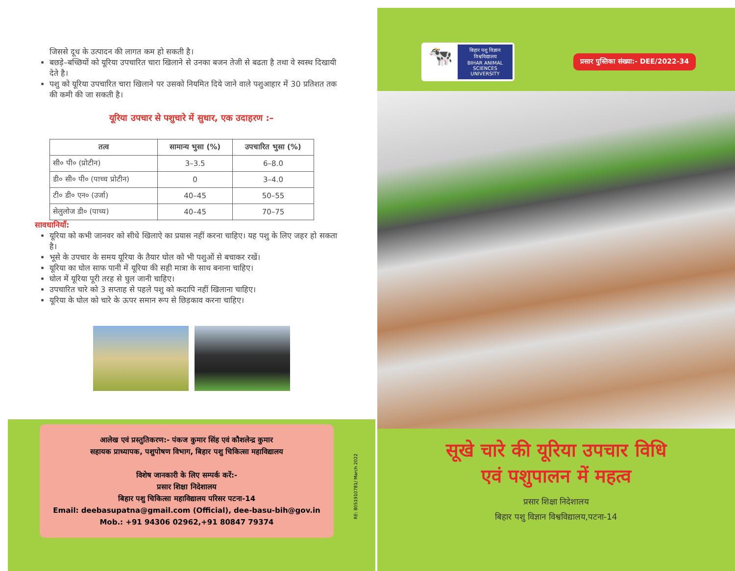जिससे दूध के उत्पादन की लागत कम हो सकती है।
बछड़े–बच्छियों को यूरिया उपचारित चारा खिलाने से उनका बजन तेजी से बढता है तथा वे स्वस्थ दिखायी देते है।
पशु को यूरिया उपचारित चारा खिलाने पर उसको नियमित दिये जाने वाले पशुआहार में 30 प्रतिशत तक की कमी की जा सकती है।
यूरिया उपचार से पशुचारे में सुधार, एक उदाहरण :–
| तत्व | सामान्य भुसा (%) | उपचारित भुसा (%) |
| --- | --- | --- |
| सी० पी० (प्रोटीन) | 3–3.5 | 6–8.0 |
| डी० सी० पी० (पाच्च प्रोटीन) | 0 | 3–4.0 |
| टी० डी० एन० (उर्जा) | 40–45 | 50–55 |
| सेलुलोज डी० (पाच्य) | 40–45 | 70–75 |
सावधानियाँ:
यूरिया को कभी जानवर को सीधे खिलाऐ का प्रयास नहीं करना चाहिए। यह पशु के लिए जहर हो सकता है।
भूसे के उपचार के समय यूरिया के तैयार घोल को भी पशुओं से बचाकर रखें।
यूरिया का घोल साफ पानी में यूरिया की सही मात्रा के साथ बनाना चाहिए।
घोल में यूरिया पूरी तरह से घुल जानी चाहिए।
उपचारित चारे को 3 सप्ताह से पहले पशु को कदापि नहीं खिलाना चाहिए।
यूरिया के घोल को चारे के ऊपर समान रूप से छिड़काव करना चाहिए।
आलेख एवं प्रस्तुतिकरण:- पंकज कुमार सिंह एवं कौशलेन्द्र कुमार
सहायक प्राध्यापक, पशुपोषण विभाग, बिहार पशु चिकित्सा महाविद्यालय
विशेष जानकारी के लिए सम्पर्क करें:-
प्रसार शिक्षा निदेशालय
बिहार पशु चिकित्सा महाविद्यालय परिसर पटना-14
Email: deebasupatna@gmail.com (Official), dee-basu-bih@gov.in
Mob.: +91 94306 02962,+91 80847 79374
RE: 8051910781/ March 2022
🐄
बिहार पशु विज्ञान विश्वविद्यालय
BIHAR ANIMAL SCIENCES UNIVERSITY
प्रसार पुस्तिका संख्या:- DEE/2022-34
सूखे चारे की यूरिया उपचार विधि
एवं पशुपालन में महत्व
प्रसार शिक्षा निदेशालय
बिहार पशु विज्ञान विश्वविद्यालय,पटना-14